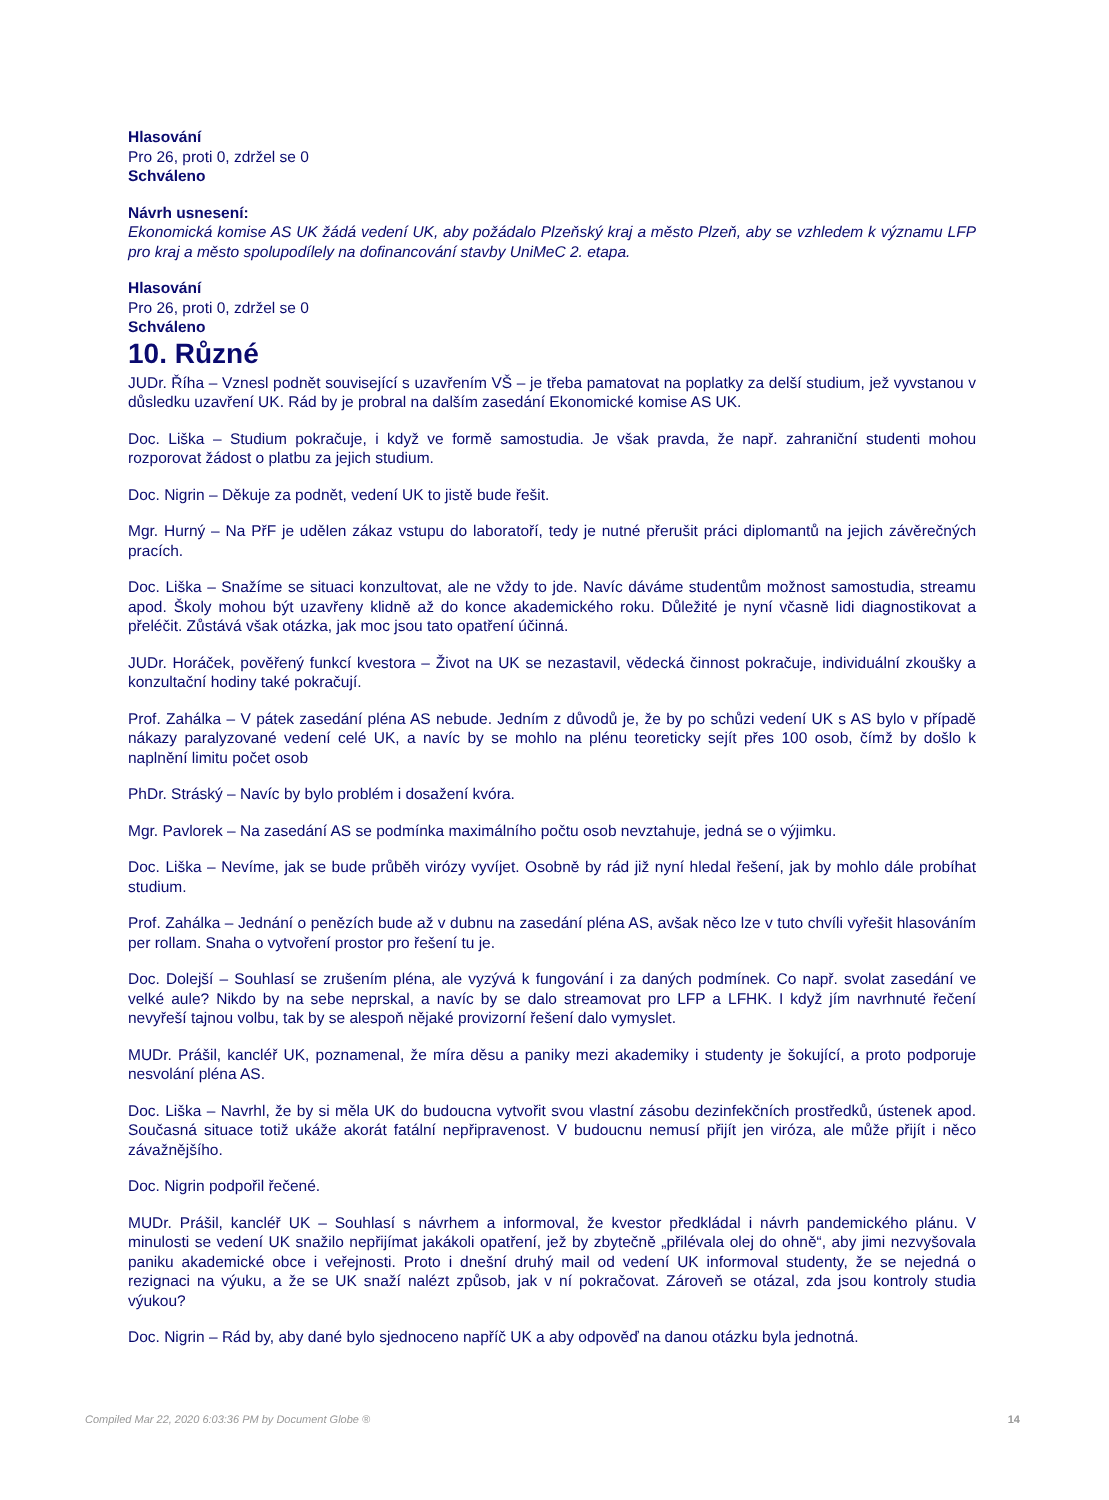Hlasování
Pro 26, proti 0, zdržel se 0
Schváleno
Návrh usnesení:
Ekonomická komise AS UK žádá vedení UK, aby požádalo Plzeňský kraj a město Plzeň, aby se vzhledem k významu LFP pro kraj a město spolupodílely na dofinancování stavby UniMeC 2. etapa.
Hlasování
Pro 26, proti 0, zdržel se 0
Schváleno
10. Různé
JUDr. Říha – Vznesl podnět související s uzavřením VŠ – je třeba pamatovat na poplatky za delší studium, jež vyvstanou v důsledku uzavření UK. Rád by je probral na dalším zasedání Ekonomické komise AS UK.
Doc. Liška – Studium pokračuje, i když ve formě samostudia. Je však pravda, že např. zahraniční studenti mohou rozporovat žádost o platbu za jejich studium.
Doc. Nigrin – Děkuje za podnět, vedení UK to jistě bude řešit.
Mgr. Hurný – Na PřF je udělen zákaz vstupu do laboratoří, tedy je nutné přerušit práci diplomantů na jejich závěrečných pracích.
Doc. Liška – Snažíme se situaci konzultovat, ale ne vždy to jde. Navíc dáváme studentům možnost samostudia, streamu apod. Školy mohou být uzavřeny klidně až do konce akademického roku. Důležité je nyní včasně lidi diagnostikovat a přeléčit. Zůstává však otázka, jak moc jsou tato opatření účinná.
JUDr. Horáček, pověřený funkcí kvestora – Život na UK se nezastavil, vědecká činnost pokračuje, individuální zkoušky a konzultační hodiny také pokračují.
Prof. Zahálka – V pátek zasedání pléna AS nebude. Jedním z důvodů je, že by po schůzi vedení UK s AS bylo v případě nákazy paralyzované vedení celé UK, a navíc by se mohlo na plénu teoreticky sejít přes 100 osob, čímž by došlo k naplnění limitu počet osob
PhDr. Stráský – Navíc by bylo problém i dosažení kvóra.
Mgr. Pavlorek – Na zasedání AS se podmínka maximálního počtu osob nevztahuje, jedná se o výjimku.
Doc. Liška – Nevíme, jak se bude průběh virózy vyvíjet. Osobně by rád již nyní hledal řešení, jak by mohlo dále probíhat studium.
Prof. Zahálka – Jednání o penězích bude až v dubnu na zasedání pléna AS, avšak něco lze v tuto chvíli vyřešit hlasováním per rollam. Snaha o vytvoření prostor pro řešení tu je.
Doc. Dolejší – Souhlasí se zrušením pléna, ale vyzývá k fungování i za daných podmínek. Co např. svolat zasedání ve velké aule? Nikdo by na sebe neprskal, a navíc by se dalo streamovat pro LFP a LFHK. I když jím navrhnuté řečení nevyřeší tajnou volbu, tak by se alespoň nějaké provizorní řešení dalo vymyslet.
MUDr. Prášil, kancléř UK, poznamenal, že míra děsu a paniky mezi akademiky i studenty je šokující, a proto podporuje nesvolání pléna AS.
Doc. Liška – Navrhl, že by si měla UK do budoucna vytvořit svou vlastní zásobu dezinfekčních prostředků, ústenek apod. Současná situace totiž ukáže akorát fatální nepřipravenost. V budoucnu nemusí přijít jen viróza, ale může přijít i něco závažnějšího.
Doc. Nigrin podpořil řečené.
MUDr. Prášil, kancléř UK – Souhlasí s návrhem a informoval, že kvestor předkládal i návrh pandemického plánu. V minulosti se vedení UK snažilo nepřijímat jakákoli opatření, jež by zbytečně „přilévala olej do ohně“, aby jimi nezvyšovala paniku akademické obce i veřejnosti. Proto i dnešní druhý mail od vedení UK informoval studenty, že se nejedná o rezignaci na výuku, a že se UK snaží nalézt způsob, jak v ní pokračovat. Zároveň se otázal, zda jsou kontroly studia výukou?
Doc. Nigrin – Rád by, aby dané bylo sjednoceno napříč UK a aby odpověď na danou otázku byla jednotná.
Compiled Mar 22, 2020 6:03:36 PM by Document Globe ® 14